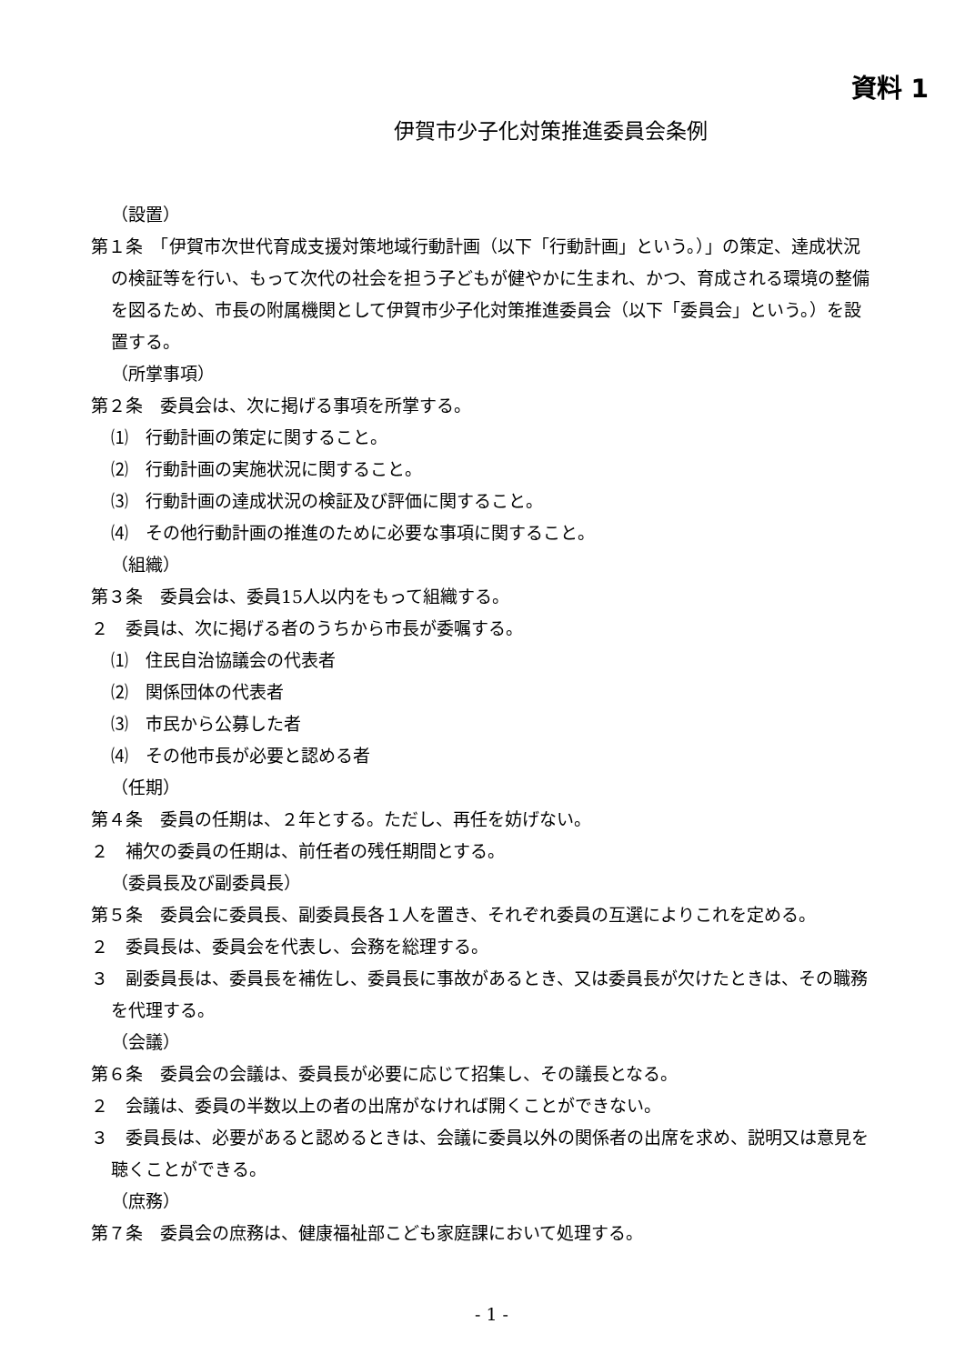資料 1
伊賀市少子化対策推進委員会条例
（設置）
第１条　「伊賀市次世代育成支援対策地域行動計画（以下「行動計画」という。）」の策定、達成状況の検証等を行い、もって次代の社会を担う子どもが健やかに生まれ、かつ、育成される環境の整備を図るため、市長の附属機関として伊賀市少子化対策推進委員会（以下「委員会」という。）を設置する。
（所掌事項）
第２条　委員会は、次に掲げる事項を所掌する。
⑴　行動計画の策定に関すること。
⑵　行動計画の実施状況に関すること。
⑶　行動計画の達成状況の検証及び評価に関すること。
⑷　その他行動計画の推進のために必要な事項に関すること。
（組織）
第３条　委員会は、委員15人以内をもって組織する。
２　委員は、次に掲げる者のうちから市長が委嘱する。
⑴　住民自治協議会の代表者
⑵　関係団体の代表者
⑶　市民から公募した者
⑷　その他市長が必要と認める者
（任期）
第４条　委員の任期は、２年とする。ただし、再任を妨げない。
２　補欠の委員の任期は、前任者の残任期間とする。
（委員長及び副委員長）
第５条　委員会に委員長、副委員長各１人を置き、それぞれ委員の互選によりこれを定める。
２　委員長は、委員会を代表し、会務を総理する。
３　副委員長は、委員長を補佐し、委員長に事故があるとき、又は委員長が欠けたときは、その職務を代理する。
（会議）
第６条　委員会の会議は、委員長が必要に応じて招集し、その議長となる。
２　会議は、委員の半数以上の者の出席がなければ開くことができない。
３　委員長は、必要があると認めるときは、会議に委員以外の関係者の出席を求め、説明又は意見を聴くことができる。
（庶務）
第７条　委員会の庶務は、健康福祉部こども家庭課において処理する。
- 1 -